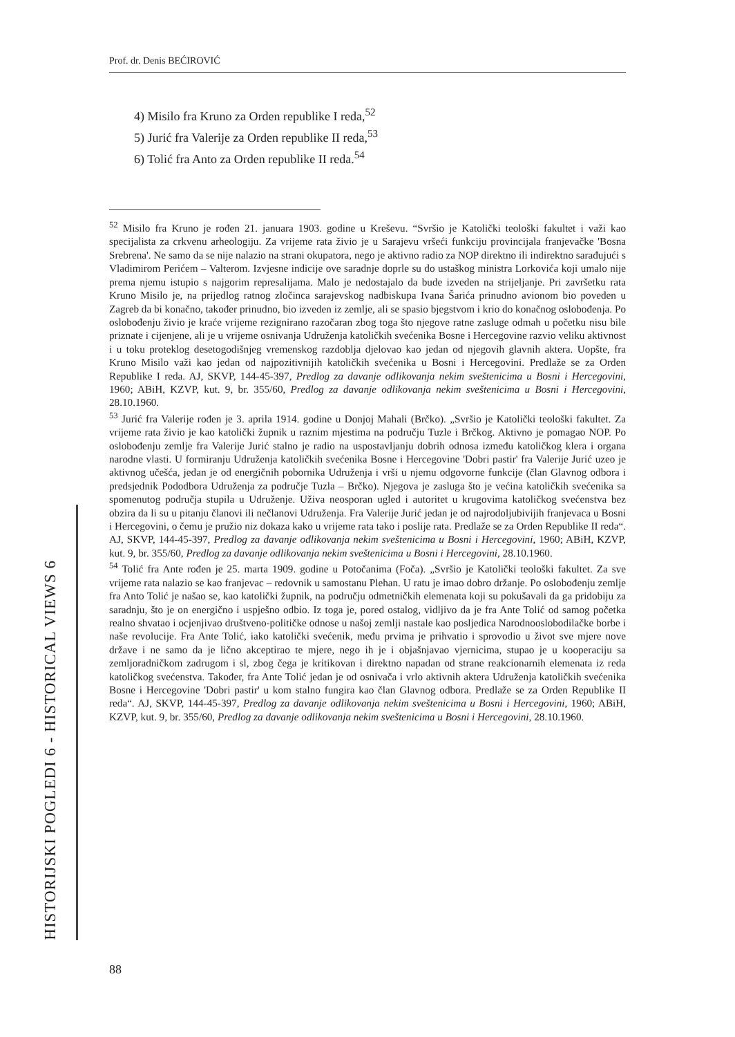Prof. dr. Denis BEĆIROVIĆ
HISTORIJSKI POGLEDI 6 - HISTORICAL VIEWS 6
4) Misilo fra Kruno za Orden republike I reda,<sup>52</sup>
5) Jurić fra Valerije za Orden republike II reda,<sup>53</sup>
6) Tolić fra Anto za Orden republike II reda.<sup>54</sup>
<sup>52</sup> Misilo fra Kruno je rođen 21. januara 1903. godine u Kreševu. “Svršio je Katolički teološki fakultet i važi kao specijalista za crkvenu arheologiju. Za vrijeme rata živio je u Sarajevu vršeći funkciju provincijala franjevačke 'Bosna Srebrena'. Ne samo da se nije nalazio na strani okupatora, nego je aktivno radio za NOP direktno ili indirektno sarađujući s Vladimirom Perićem – Valterom. Izvjesne indicije ove saradnje doprle su do ustaškog ministra Lorkovića koji umalo nije prema njemu istupio s najgorim represalijama. Malo je nedostajalo da bude izveden na strijeljanje. Pri završetku rata Kruno Misilo je, na prijedlog ratnog zločinca sarajevskog nadbiskupa Ivana Šarića prinudno avionom bio poveden u Zagreb da bi konačno, također prinudno, bio izveden iz zemlje, ali se spasio bjegstvom i krio do konačnog oslobođenja. Po oslobođenju živio je kraće vrijeme rezignirano razočaran zbog toga što njegove ratne zasluge odmah u početku nisu bile priznate i cijenjene, ali je u vrijeme osnivanja Udruženja katoličkih svećenika Bosne i Hercegovine razvio veliku aktivnost i u toku proteklog desetogodišnjeg vremenskog razdoblja djelovao kao jedan od njegovih glavnih aktera. Uopšte, fra Kruno Misilo važi kao jedan od najpozitivnijih katoličkih svećenika u Bosni i Hercegovini. Predlaže se za Orden Republike I reda. AJ, SKVP, 144-45-397, Predlog za davanje odlikovanja nekim sveštenicima u Bosni i Hercegovini, 1960; ABiH, KZVP, kut. 9, br. 355/60, Predlog za davanje odlikovanja nekim sveštenicima u Bosni i Hercegovini, 28.10.1960.
<sup>53</sup> Jurić fra Valerije rođen je 3. aprila 1914. godine u Donjoj Mahali (Brčko). „Svršio je Katolički teološki fakultet. Za vrijeme rata živio je kao katolički župnik u raznim mjestima na području Tuzle i Brčkog. Aktivno je pomagao NOP. Po oslobođenju zemlje fra Valerije Jurić stalno je radio na uspostavljanju dobrih odnosa između katoličkog klera i organa narodne vlasti. U formiranju Udruženja katoličkih svećenika Bosne i Hercegovine 'Dobri pastir' fra Valerije Jurić uzeo je aktivnog učešća, jedan je od energičnih pobornika Udruženja i vrši u njemu odgovorne funkcije (član Glavnog odbora i predsjednik Pododbora Udruženja za područje Tuzla – Brčko). Njegova je zasluga što je većina katoličkih svećenika sa spomenutog područja stupila u Udruženje. Uživa neosporan ugled i autoritet u krugovima katoličkog svećenstva bez obzira da li su u pitanju članovi ili nečlanovi Udruženja. Fra Valerije Jurić jedan je od najrodoljubivijih franjevaca u Bosni i Hercegovini, o čemu je pružio niz dokaza kako u vrijeme rata tako i poslije rata. Predlaže se za Orden Republike II reda“. AJ, SKVP, 144-45-397, Predlog za davanje odlikovanja nekim sveštenicima u Bosni i Hercegovini, 1960; ABiH, KZVP, kut. 9, br. 355/60, Predlog za davanje odlikovanja nekim sveštenicima u Bosni i Hercegovini, 28.10.1960.
<sup>54</sup> Tolić fra Ante rođen je 25. marta 1909. godine u Potočanima (Foča). „Svršio je Katolički teološki fakultet. Za sve vrijeme rata nalazio se kao franjevac – redovnik u samostanu Plehan. U ratu je imao dobro držanje. Po oslobođenju zemlje fra Anto Tolić je našao se, kao katolički župnik, na području odmetničkih elemenata koji su pokušavali da ga pridobiju za saradnju, što je on energično i uspješno odbio. Iz toga je, pored ostalog, vidljivo da je fra Ante Tolić od samog početka realno shvatao i ocjenjivao društveno-političke odnose u našoj zemlji nastale kao posljedica Narodnooslobodilačke borbe i naše revolucije. Fra Ante Tolić, iako katolički svećenik, među prvima je prihvatio i sprovodio u život sve mjere nove države i ne samo da je lično akceptirao te mjere, nego ih je i objašnjavao vjernicima, stupao je u kooperaciju sa zemljoradničkom zadrugom i sl, zbog čega je kritikovan i direktno napadan od strane reakcionarnih elemenata iz reda katoličkog svećenstva. Također, fra Ante Tolić jedan je od osnivača i vrlo aktivnih aktera Udruženja katoličkih svećenika Bosne i Hercegovine 'Dobri pastir' u kom stalno fungira kao član Glavnog odbora. Predlaže se za Orden Republike II reda“. AJ, SKVP, 144-45-397, Predlog za davanje odlikovanja nekim sveštenicima u Bosni i Hercegovini, 1960; ABiH, KZVP, kut. 9, br. 355/60, Predlog za davanje odlikovanja nekim sveštenicima u Bosni i Hercegovini, 28.10.1960.
88